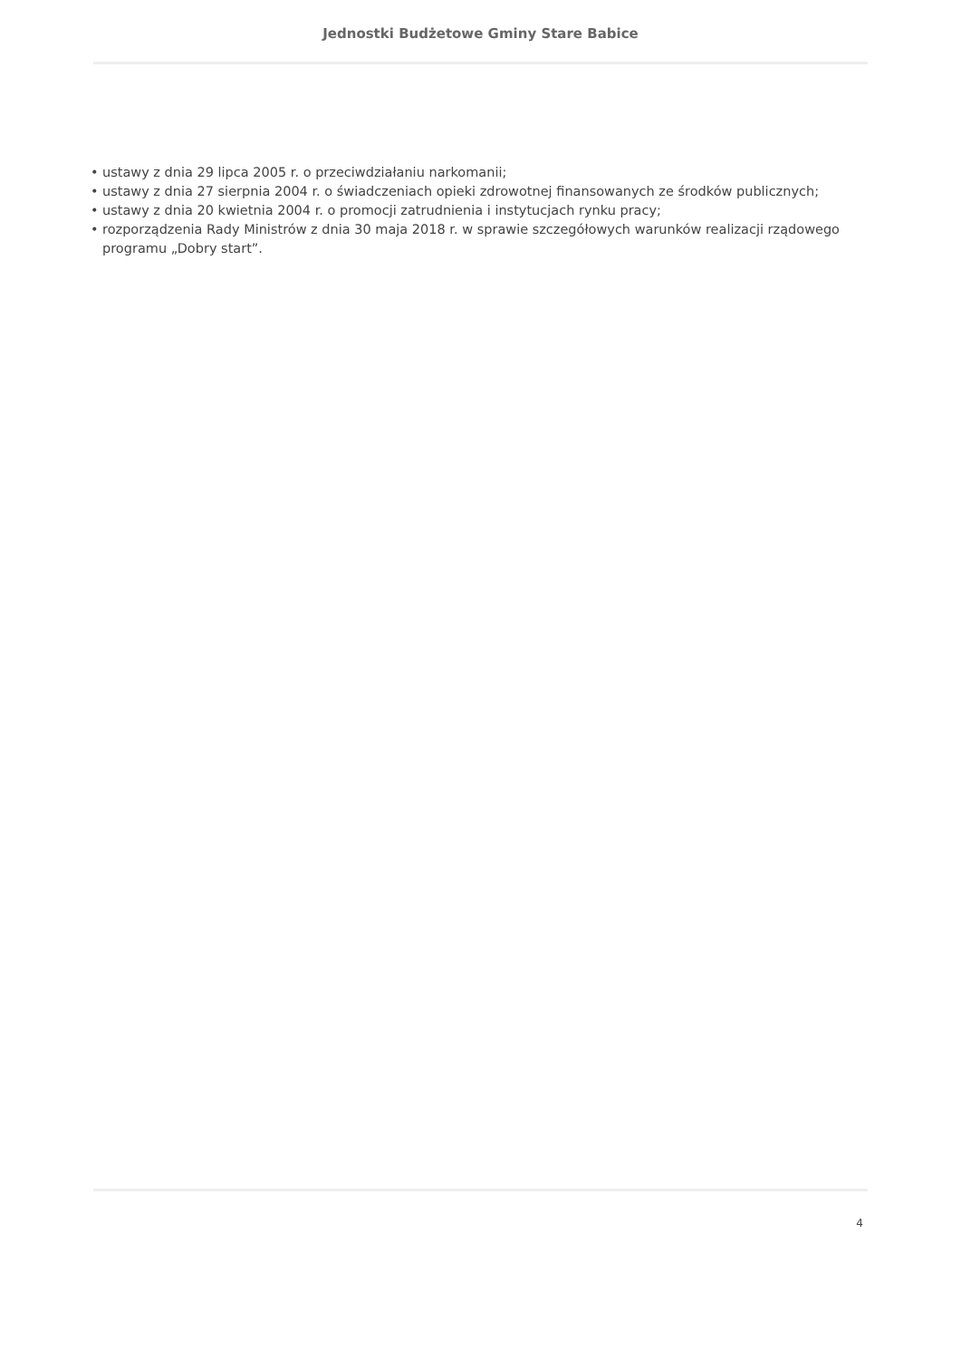Jednostki Budżetowe Gminy Stare Babice
• ustawy z dnia 29 lipca 2005 r. o przeciwdziałaniu narkomanii;
• ustawy z dnia 27 sierpnia 2004 r. o świadczeniach opieki zdrowotnej finansowanych ze środków publicznych;
• ustawy z dnia 20 kwietnia 2004 r. o promocji zatrudnienia i instytucjach rynku pracy;
• rozporządzenia Rady Ministrów z dnia 30 maja 2018 r. w sprawie szczegółowych warunków realizacji rządowego programu „Dobry start”.
4